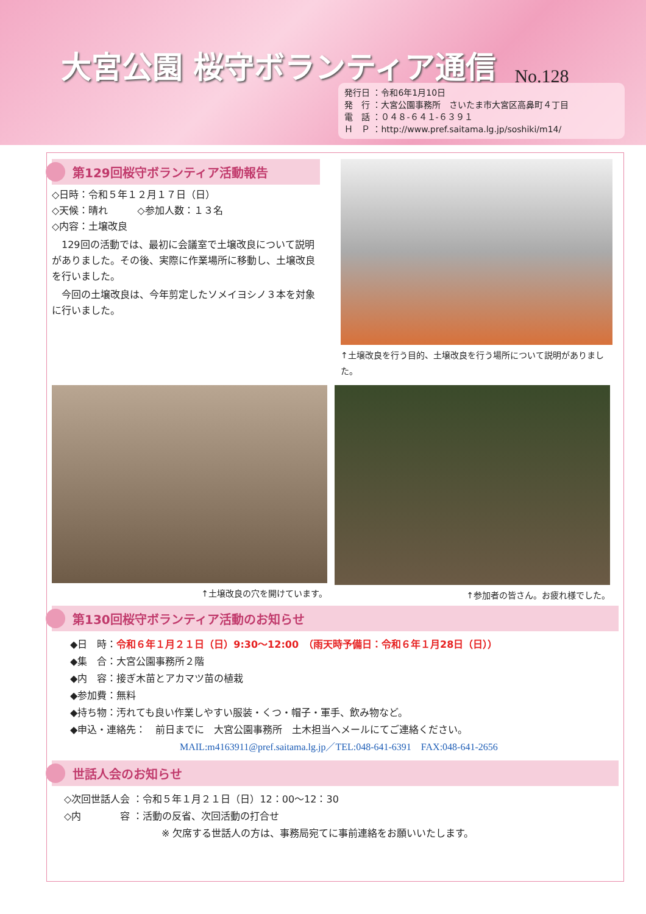大宮公園 桜守ボランティア通信
No.128
発行日 ：令和6年1月10日
発　行 ：大宮公園事務所　さいたま市大宮区高鼻町４丁目
電　話 ：０４８-６４１-６３９１
Ｈ　Ｐ ：http://www.pref.saitama.lg.jp/soshiki/m14/
第129回桜守ボランティア活動報告
◇日時：令和５年１２月１７日（日）
◇天候：晴れ　　　◇参加人数：１３名
◇内容：土壌改良
　129回の活動では、最初に会議室で土壌改良について説明がありました。その後、実際に作業場所に移動し、土壌改良を行いました。
　今回の土壌改良は、今年剪定したソメイヨシノ３本を対象に行いました。
↑土壌改良を行う目的、土壌改良を行う場所について説明がありました。
↑土壌改良の穴を開けています。 ↑参加者の皆さん。お疲れ様でした。
第130回桜守ボランティア活動のお知らせ
◆日　時：令和６年１月２１日（日）9:30～12:00　（雨天時予備日：令和６年１月28日（日））
◆集　合：大宮公園事務所２階
◆内　容：接ぎ木苗とアカマツ苗の植栽
◆参加費：無料
◆持ち物：汚れても良い作業しやすい服装・くつ・帽子・軍手、飲み物など。
◆申込・連絡先：　前日までに　大宮公園事務所　土木担当へメールにてご連絡ください。
MAIL:m4163911@pref.saitama.lg.jp／TEL:048-641-6391　FAX:048-641-2656
世話人会のお知らせ
◇次回世話人会 ：令和５年１月２１日（日）12：00～12：30
◇内　　　　容 ：活動の反省、次回活動の打合せ
※ 欠席する世話人の方は、事務局宛てに事前連絡をお願いいたします。